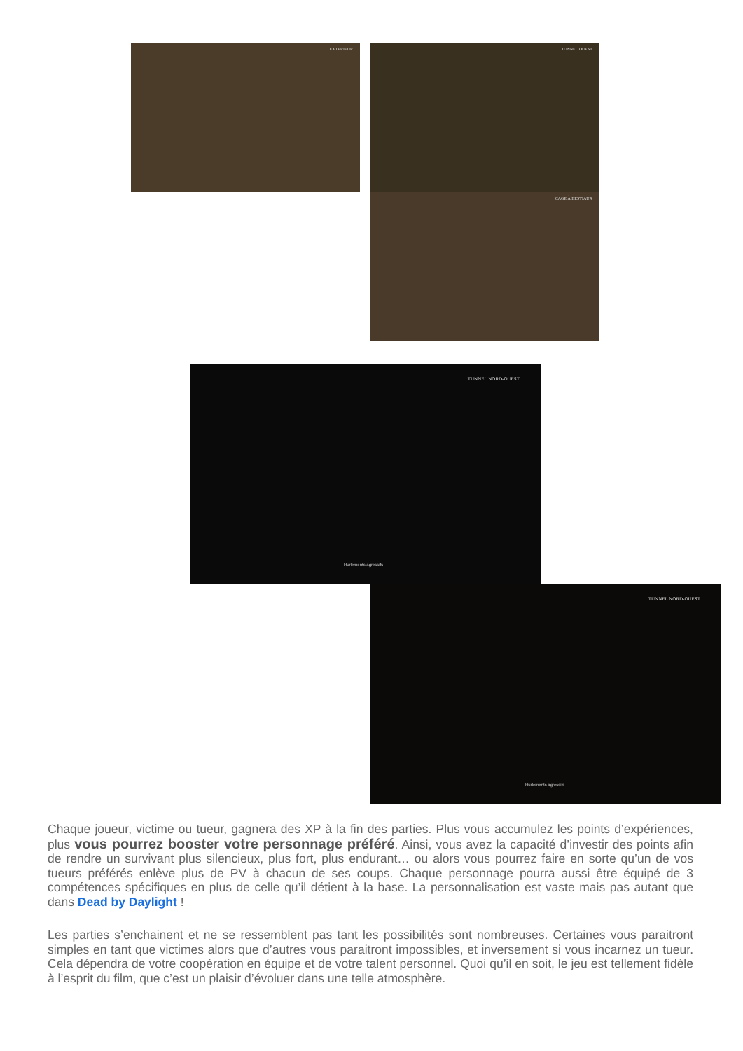EXTERIEUR TUNNEL OUEST
CAGE À BESTIAUX
TUNNEL NORD-OUEST
Hurlements agressifs
TUNNEL NORD-OUEST
Hurlements agressifs
Chaque joueur, victime ou tueur, gagnera des XP à la fin des parties. Plus vous accumulez les points d’expériences, plus vous pourrez booster votre personnage préféré. Ainsi, vous avez la capacité d’investir des points afin de rendre un survivant plus silencieux, plus fort, plus endurant… ou alors vous pourrez faire en sorte qu’un de vos tueurs préférés enlève plus de PV à chacun de ses coups. Chaque personnage pourra aussi être équipé de 3 compétences spécifiques en plus de celle qu’il détient à la base. La personnalisation est vaste mais pas autant que dans Dead by Daylight !
Les parties s’enchainent et ne se ressemblent pas tant les possibilités sont nombreuses. Certaines vous paraitront simples en tant que victimes alors que d’autres vous paraitront impossibles, et inversement si vous incarnez un tueur. Cela dépendra de votre coopération en équipe et de votre talent personnel. Quoi qu’il en soit, le jeu est tellement fidèle à l’esprit du film, que c’est un plaisir d’évoluer dans une telle atmosphère.